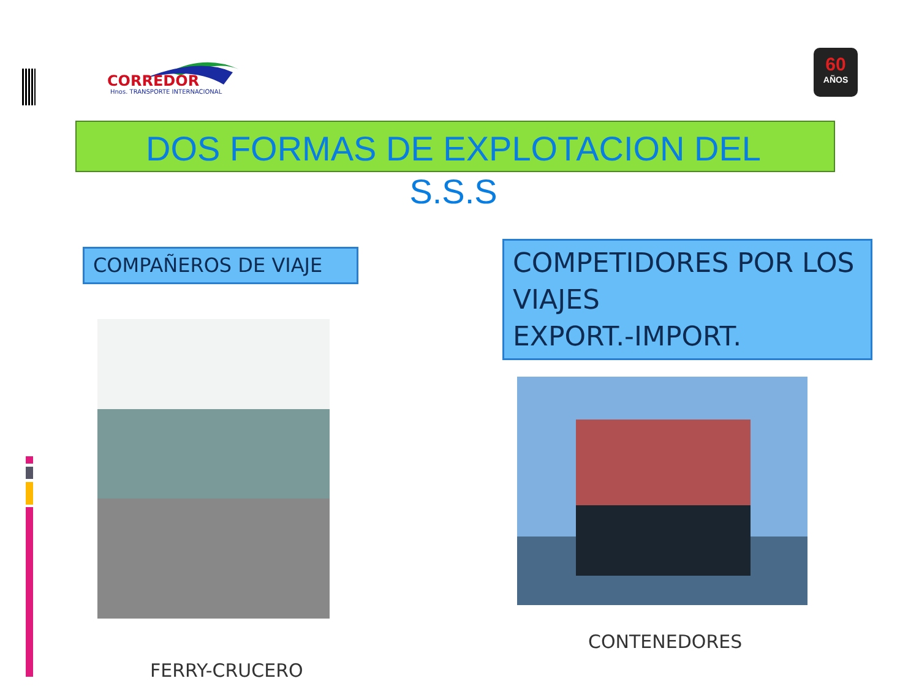CORREDOR
Hnos. TRANSPORTE INTERNACIONAL
60
AÑOS
DOS FORMAS DE EXPLOTACION DEL
S.S.S
COMPAÑEROS DE VIAJE
COMPETIDORES POR LOS VIAJES
EXPORT.-IMPORT.
CONTENEDORES
FERRY-CRUCERO